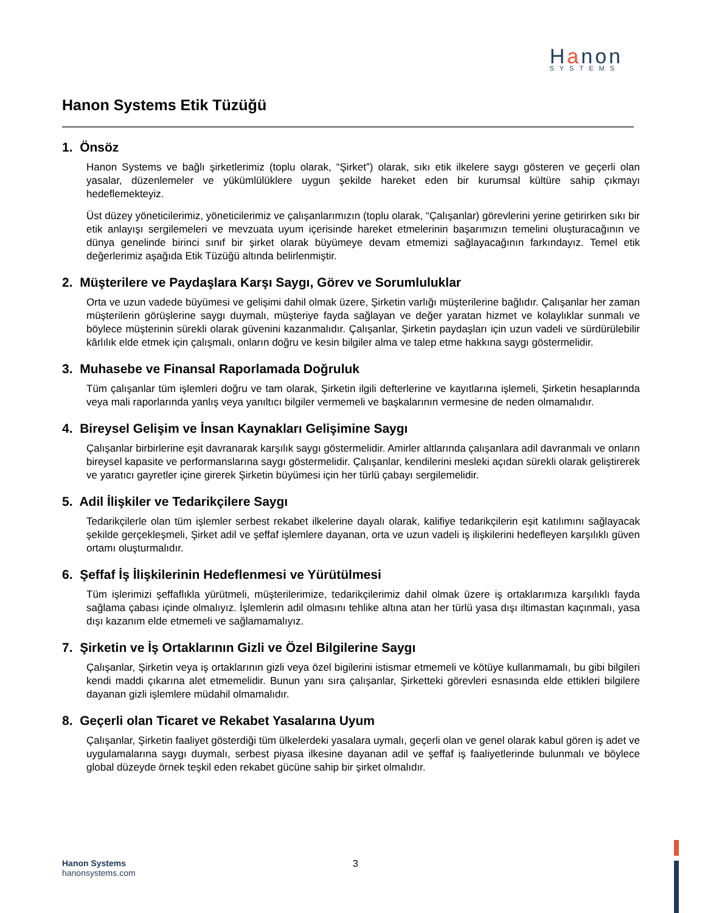Hanon
SYSTEMS
Hanon Systems Etik Tüzüğü
1. Önsöz
Hanon Systems ve bağlı şirketlerimiz (toplu olarak, “Şirket”) olarak, sıkı etik ilkelere saygı gösteren ve geçerli olan yasalar, düzenlemeler ve yükümlülüklere uygun şekilde hareket eden bir kurumsal kültüre sahip çıkmayı hedeflemekteyiz.
Üst düzey yöneticilerimiz, yöneticilerimiz ve çalışanlarımızın (toplu olarak, “Çalışanlar) görevlerini yerine getirirken sıkı bir etik anlayışı sergilemeleri ve mevzuata uyum içerisinde hareket etmelerinin başarımızın temelini oluşturacağının ve dünya genelinde birinci sınıf bir şirket olarak büyümeye devam etmemizi sağlayacağının farkındayız. Temel etik değerlerimiz aşağıda Etik Tüzüğü altında belirlenmiştir.
2. Müşterilere ve Paydaşlara Karşı Saygı, Görev ve Sorumluluklar
Orta ve uzun vadede büyümesi ve gelişimi dahil olmak üzere, Şirketin varlığı müşterilerine bağlıdır. Çalışanlar her zaman müşterilerin görüşlerine saygı duymalı, müşteriye fayda sağlayan ve değer yaratan hizmet ve kolaylıklar sunmalı ve böylece müşterinin sürekli olarak güvenini kazanmalıdır. Çalışanlar, Şirketin paydaşları için uzun vadeli ve sürdürülebilir kârlılık elde etmek için çalışmalı, onların doğru ve kesin bilgiler alma ve talep etme hakkına saygı göstermelidir.
3. Muhasebe ve Finansal Raporlamada Doğruluk
Tüm çalışanlar tüm işlemleri doğru ve tam olarak, Şirketin ilgili defterlerine ve kayıtlarına işlemeli, Şirketin hesaplarında veya mali raporlarında yanlış veya yanıltıcı bilgiler vermemeli ve başkalarının vermesine de neden olmamalıdır.
4. Bireysel Gelişim ve İnsan Kaynakları Gelişimine Saygı
Çalışanlar birbirlerine eşit davranarak karşılık saygı göstermelidir. Amirler altlarında çalışanlara adil davranmalı ve onların bireysel kapasite ve performanslarına saygı göstermelidir. Çalışanlar, kendilerini mesleki açıdan sürekli olarak geliştirerek ve yaratıcı gayretler içine girerek Şirketin büyümesi için her türlü çabayı sergilemelidir.
5. Adil İlişkiler ve Tedarikçilere Saygı
Tedarikçilerle olan tüm işlemler serbest rekabet ilkelerine dayalı olarak, kalifiye tedarikçilerin eşit katılımını sağlayacak şekilde gerçekleşmeli, Şirket adil ve şeffaf işlemlere dayanan, orta ve uzun vadeli iş ilişkilerini hedefleyen karşılıklı güven ortamı oluşturmalıdır.
6. Şeffaf İş İlişkilerinin Hedeflenmesi ve Yürütülmesi
Tüm işlerimizi şeffaflıkla yürütmeli, müşterilerimize, tedarikçilerimiz dahil olmak üzere iş ortaklarımıza karşılıklı fayda sağlama çabası içinde olmalıyız. İşlemlerin adil olmasını tehlike altına atan her türlü yasa dışı iltimastan kaçınmalı, yasa dışı kazanım elde etmemeli ve sağlamamalıyız.
7. Şirketin ve İş Ortaklarının Gizli ve Özel Bilgilerine Saygı
Çalışanlar, Şirketin veya iş ortaklarının gizli veya özel bigilerini istismar etmemeli ve kötüye kullanmamalı, bu gibi bilgileri kendi maddi çıkarına alet etmemelidir. Bunun yanı sıra çalışanlar, Şirketteki görevleri esnasında elde ettikleri bilgilere dayanan gizli işlemlere müdahil olmamalıdır.
8. Geçerli olan Ticaret ve Rekabet Yasalarına Uyum
Çalışanlar, Şirketin faaliyet gösterdiği tüm ülkelerdeki yasalara uymalı, geçerli olan ve genel olarak kabul gören iş adet ve uygulamalarına saygı duymalı, serbest piyasa ilkesine dayanan adil ve şeffaf iş faaliyetlerinde bulunmalı ve böylece global düzeyde örnek teşkil eden rekabet gücüne sahip bir şirket olmalıdır.
Hanon Systems
hanonsystems.com
3